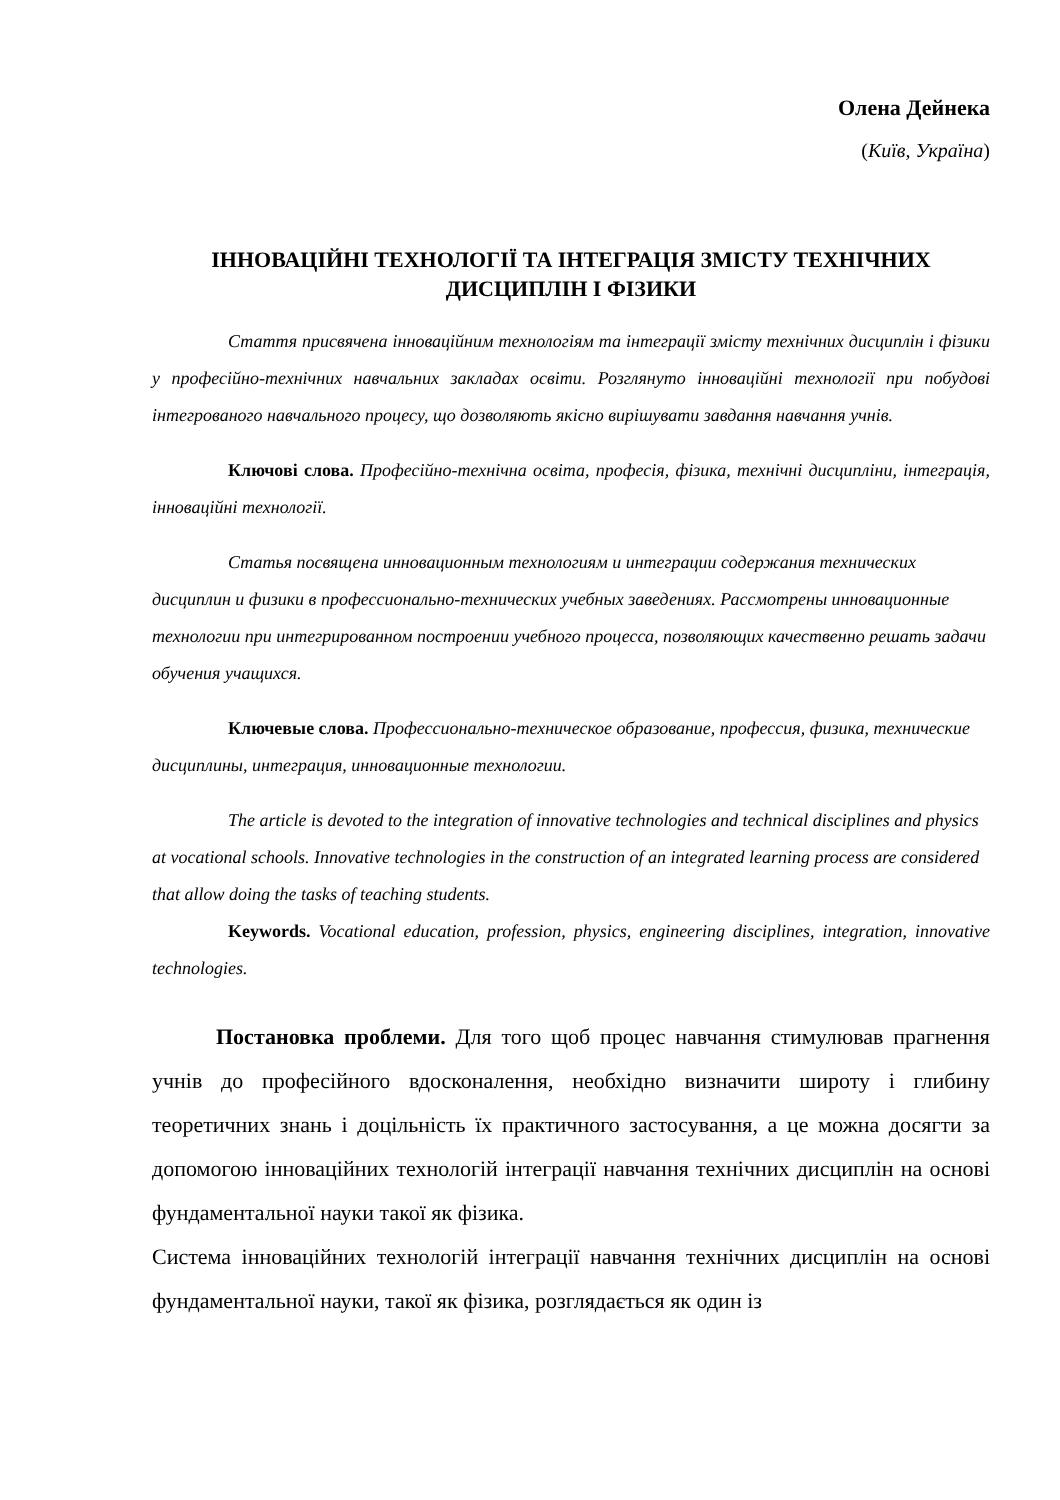Олена Дейнека
(Київ, Україна)
ІННОВАЦІЙНІ ТЕХНОЛОГІЇ ТА ІНТЕГРАЦІЯ ЗМІСТУ ТЕХНІЧНИХ ДИСЦИПЛІН І ФІЗИКИ
Стаття присвячена інноваційним технологіям та інтеграції змісту технічних дисциплін і фізики у професійно-технічних навчальних закладах освіти. Розглянуто інноваційні технології при побудові інтегрованого навчального процесу, що дозволяють якісно вирішувати завдання навчання учнів.
Ключові слова. Професійно-технічна освіта, професія, фізика, технічні дисципліни, інтеграція, інноваційні технології.
Статья посвящена инновационным технологиям и интеграции содержания технических дисциплин и физики в профессионально-технических учебных заведениях. Рассмотрены инновационные технологии при интегрированном построении учебного процесса, позволяющих качественно решать задачи обучения учащихся.
Ключевые слова. Профессионально-техническое образование, профессия, физика, технические дисциплины, интеграция, инновационные технологии.
The article is devoted to the integration of innovative technologies and technical disciplines and physics at vocational schools. Innovative technologies in the construction of an integrated learning process are considered that allow doing the tasks of teaching students.
Keywords. Vocational education, profession, physics, engineering disciplines, integration, innovative technologies.
Постановка проблеми. Для того щоб процес навчання стимулював прагнення учнів до професійного вдосконалення, необхідно визначити широту і глибину теоретичних знань і доцільність їх практичного застосування, а це можна досягти за допомогою інноваційних технологій інтеграції навчання технічних дисциплін на основі фундаментальної науки такої як фізика.
Система інноваційних технологій інтеграції навчання технічних дисциплін на основі фундаментальної науки, такої як фізика, розглядається як один із